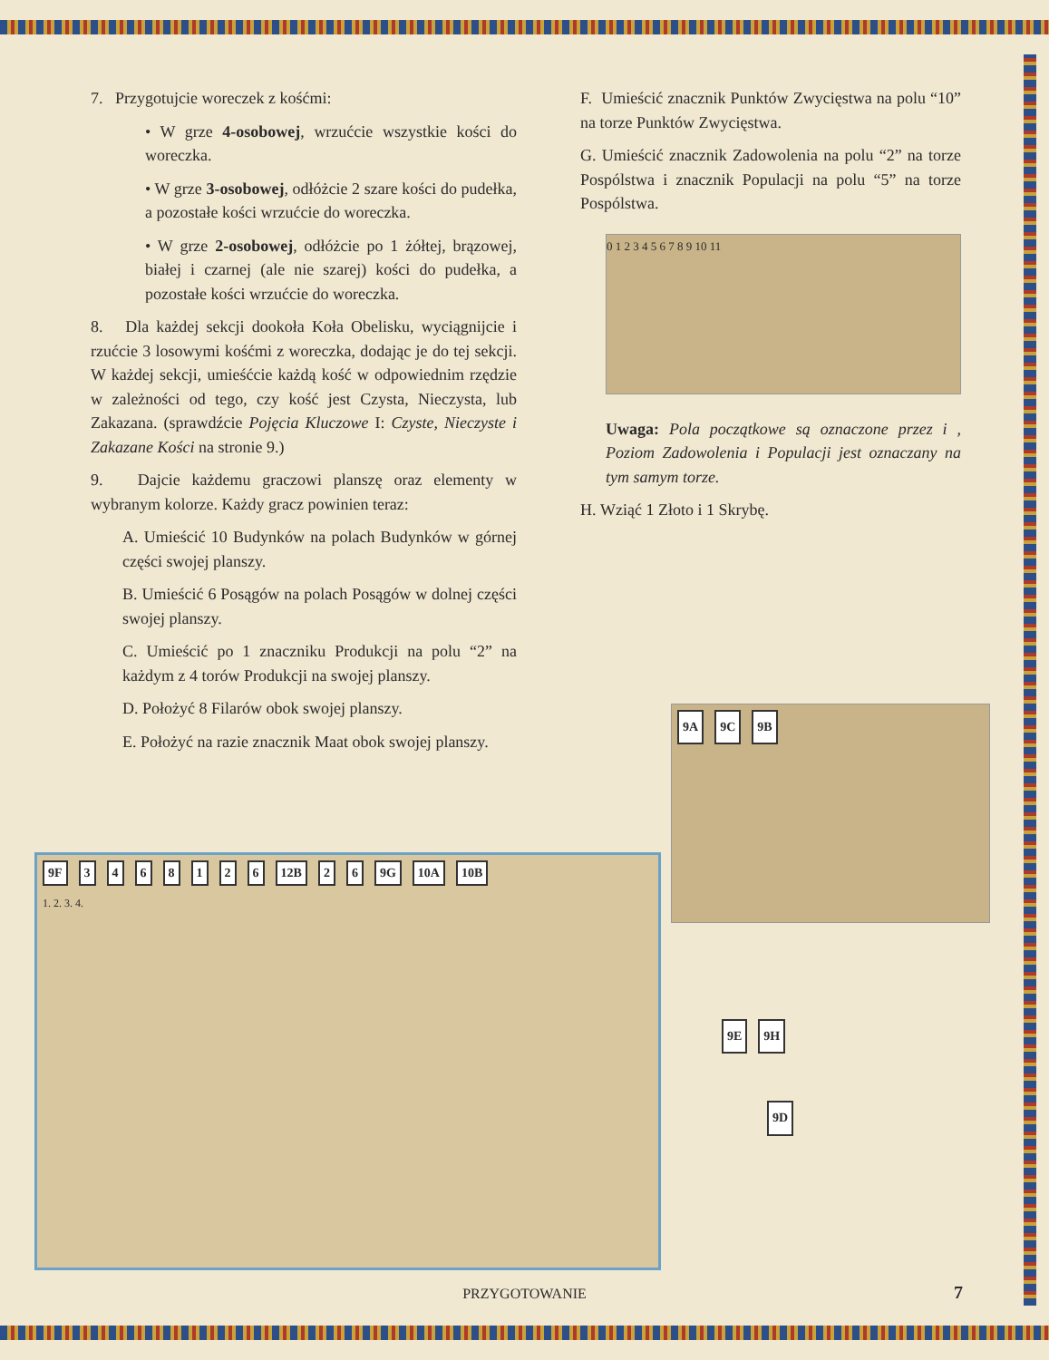7. Przygotujcie woreczek z kośćmi:
• W grze 4-osobowej, wrzućcie wszystkie kości do woreczka.
• W grze 3-osobowej, odłóżcie 2 szare kości do pudełka, a pozostałe kości wrzućcie do woreczka.
• W grze 2-osobowej, odłóżcie po 1 żółtej, brązowej, białej i czarnej (ale nie szarej) kości do pudełka, a pozostałe kości wrzućcie do woreczka.
8. Dla każdej sekcji dookoła Koła Obelisku, wyciągnijcie i rzućcie 3 losowymi kośćmi z woreczka, dodając je do tej sekcji. W każdej sekcji, umieśćcie każdą kość w odpowiednim rzędzie w zależności od tego, czy kość jest Czysta, Nieczysta, lub Zakazana. (sprawdźcie Pojęcia Kluczowe I: Czyste, Nieczyste i Zakazane Kości na stronie 9.)
9. Dajcie każdemu graczowi planszę oraz elementy w wybranym kolorze. Każdy gracz powinien teraz:
A. Umieścić 10 Budynków na polach Budynków w górnej części swojej planszy.
B. Umieścić 6 Posągów na polach Posągów w dolnej części swojej planszy.
C. Umieścić po 1 znaczniku Produkcji na polu “2” na każdym z 4 torów Produkcji na swojej planszy.
D. Położyć 8 Filarów obok swojej planszy.
E. Położyć na razie znacznik Maat obok swojej planszy.
F. Umieścić znacznik Punktów Zwycięstwa na polu “10” na torze Punktów Zwycięstwa.
G. Umieścić znacznik Zadowolenia na polu “2” na torze Pospólstwa i znacznik Populacji na polu “5” na torze Pospólstwa.
0 1 2 3 4 5 6 7 8 9 10 11
Uwaga: Pola początkowe są oznaczone przez i , Poziom Zadowolenia i Populacji jest oznaczany na tym samym torze.
H. Wziąć 1 Złoto i 1 Skrybę.
9A 9C 9B
9E 9H
9D
9F 3468126 12B 2 6 9G 10A 10B
1. 2. 3. 4.
PRZYGOTOWANIE 7